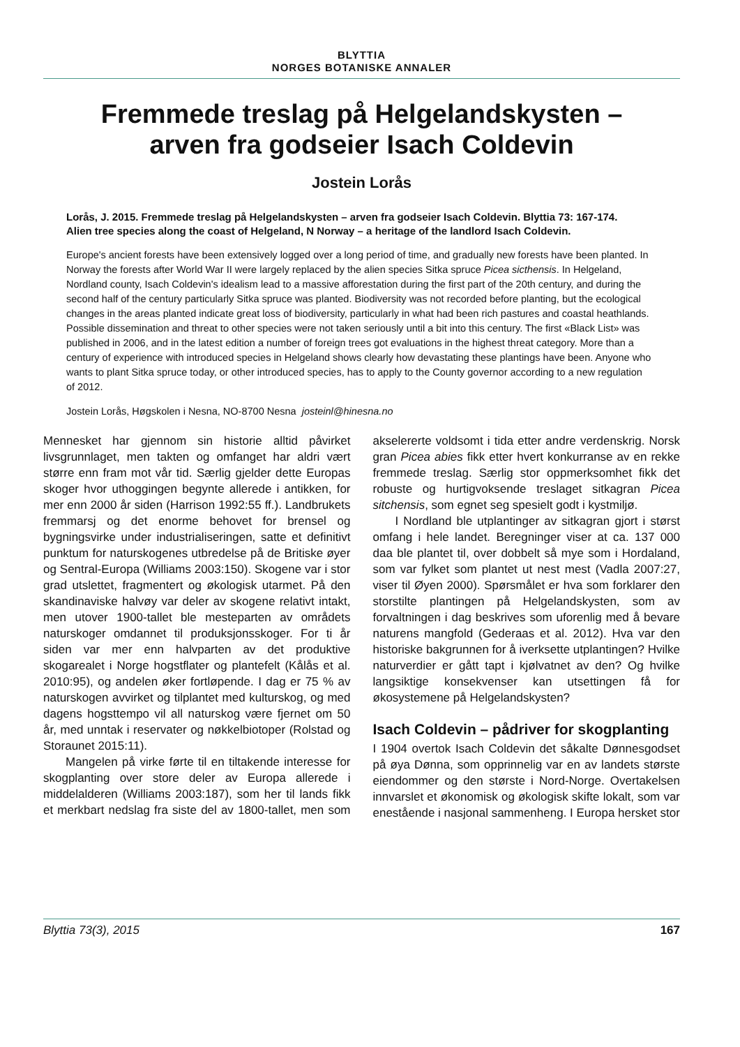BLYTTIA
NORGES BOTANISKE ANNALER
Fremmede treslag på Helgelandskysten –
arven fra godseier Isach Coldevin
Jostein Lorås
Lorås, J. 2015. Fremmede treslag på Helgelandskysten – arven fra godseier Isach Coldevin. Blyttia 73: 167-174.
Alien tree species along the coast of Helgeland, N Norway – a heritage of the landlord Isach Coldevin.
Europe's ancient forests have been extensively logged over a long period of time, and gradually new forests have been planted. In Norway the forests after World War II were largely replaced by the alien species Sitka spruce Picea sicthensis. In Helgeland, Nordland county, Isach Coldevin's idealism lead to a massive afforestation during the first part of the 20th century, and during the second half of the century particularly Sitka spruce was planted. Biodiversity was not recorded before planting, but the ecological changes in the areas planted indicate great loss of biodiversity, particularly in what had been rich pastures and coastal heathlands. Possible dissemination and threat to other species were not taken seriously until a bit into this century. The first «Black List» was published in 2006, and in the latest edition a number of foreign trees got evaluations in the highest threat category. More than a century of experience with introduced species in Helgeland shows clearly how devastating these plantings have been. Anyone who wants to plant Sitka spruce today, or other introduced species, has to apply to the County governor according to a new regulation of 2012.
Jostein Lorås, Høgskolen i Nesna, NO-8700 Nesna josteinl@hinesna.no
Mennesket har gjennom sin historie alltid påvirket livsgrunnlaget, men takten og omfanget har aldri vært større enn fram mot vår tid. Særlig gjelder dette Europas skoger hvor uthoggingen begynte allerede i antikken, for mer enn 2000 år siden (Harrison 1992:55 ff.). Landbrukets fremmarsj og det enorme behovet for brensel og bygningsvirke under industrialiseringen, satte et definitivt punktum for naturskogenes utbredelse på de Britiske øyer og Sentral-Europa (Williams 2003:150). Skogene var i stor grad utslettet, fragmentert og økologisk utarmet. På den skandinaviske halvøy var deler av skogene relativt intakt, men utover 1900-tallet ble mesteparten av områdets naturskoger omdannet til produksjonsskoger. For ti år siden var mer enn halvparten av det produktive skogarealet i Norge hogstflater og plantefelt (Kålås et al. 2010:95), og andelen øker fortløpende. I dag er 75 % av naturskogen avvirket og tilplantet med kulturskog, og med dagens hogsttempo vil all naturskog være fjernet om 50 år, med unntak i reservater og nøkkelbiotoper (Rolstad og Storaunet 2015:11).
Mangelen på virke førte til en tiltakende interesse for skogplanting over store deler av Europa allerede i middelalderen (Williams 2003:187), som her til lands fikk et merkbart nedslag fra siste del av 1800-tallet, men som akselererte voldsomt i tida etter andre verdenskrig. Norsk gran Picea abies fikk etter hvert konkurranse av en rekke fremmede treslag. Særlig stor oppmerksomhet fikk det robuste og hurtigvoksende treslaget sitkagran Picea sitchensis, som egnet seg spesielt godt i kystmiljø.
I Nordland ble utplantinger av sitkagran gjort i størst omfang i hele landet. Beregninger viser at ca. 137 000 daa ble plantet til, over dobbelt så mye som i Hordaland, som var fylket som plantet ut nest mest (Vadla 2007:27, viser til Øyen 2000). Spørsmålet er hva som forklarer den storstilte plantingen på Helgelandskysten, som av forvaltningen i dag beskrives som uforenlig med å bevare naturens mangfold (Gederaas et al. 2012). Hva var den historiske bakgrunnen for å iverksette utplantingen? Hvilke naturverdier er gått tapt i kjølvatnet av den? Og hvilke langsiktige konsekvenser kan utsettingen få for økosystemene på Helgelandskysten?
Isach Coldevin – pådriver for skogplanting
I 1904 overtok Isach Coldevin det såkalte Dønnesgodset på øya Dønna, som opprinnelig var en av landets største eiendommer og den største i Nord-Norge. Overtakelsen innvarslet et økonomisk og økologisk skifte lokalt, som var enestående i nasjonal sammenheng. I Europa hersket stor
Blyttia 73(3), 2015 167